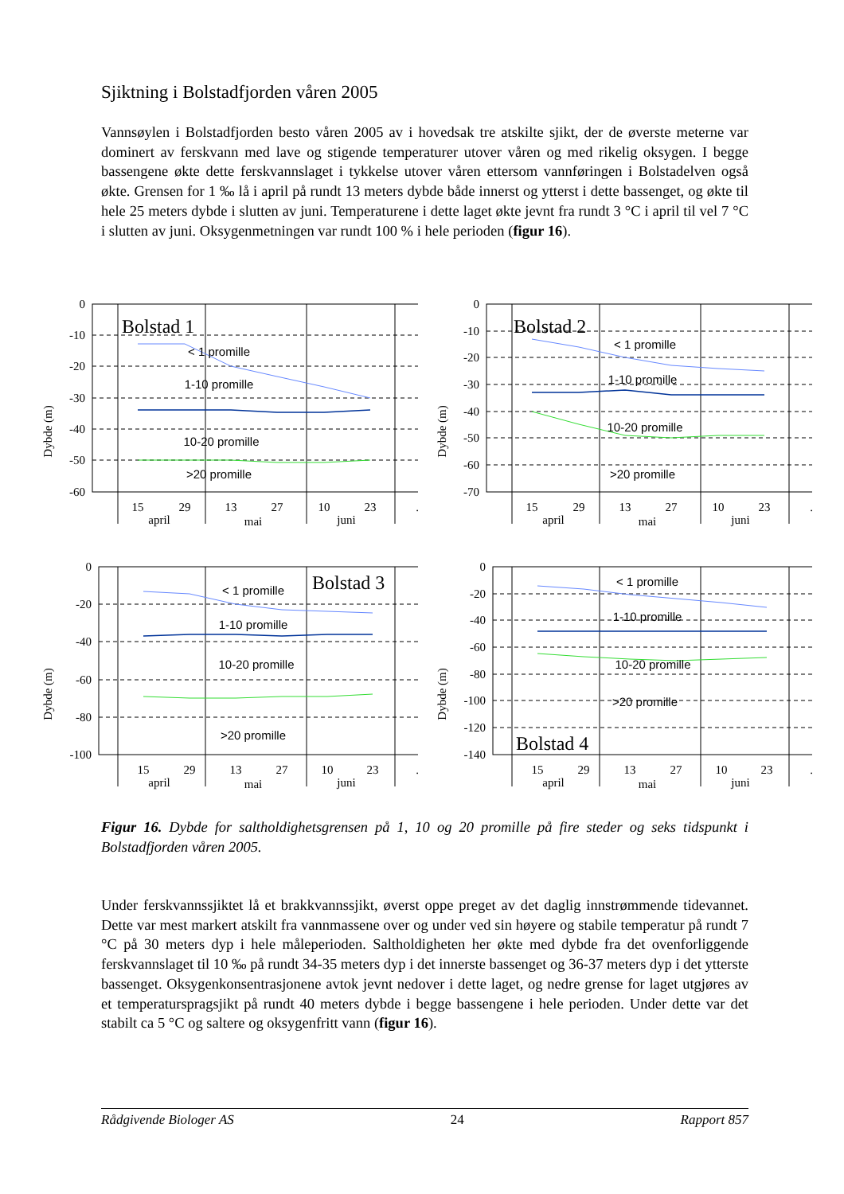Sjiktning i Bolstadfjorden våren 2005
Vannsøylen i Bolstadfjorden besto våren 2005 av i hovedsak tre atskilte sjikt, der de øverste meterne var dominert av ferskvann med lave og stigende temperaturer utover våren og med rikelig oksygen. I begge bassengene økte dette ferskvannslaget i tykkelse utover våren ettersom vannføringen i Bolstadelven også økte. Grensen for 1 ‰ lå i april på rundt 13 meters dybde både innerst og ytterst i dette bassenget, og økte til hele 25 meters dybde i slutten av juni. Temperaturene i dette laget økte jevnt fra rundt 3 °C i april til vel 7 °C i slutten av juni. Oksygenmetningen var rundt 100 % i hele perioden (figur 16).
Dybde (m)
0
-10
-20
-30
-40
-50
-60
Bolstad 1
< 1 promille
1-10 promille
10-20 promille
>20 promille
15
29
13
27
10
23
april
mai
juni
.
Dybde (m)
0
-10
-20
-30
-40
-50
-60
-70
Bolstad 2
< 1 promille
1-10 promille
10-20 promille
>20 promille
15
29
13
27
10
23
april
mai
juni
.
Dybde (m)
0
-20
-40
-60
-80
-100
Bolstad 3
< 1 promille
1-10 promille
10-20 promille
>20 promille
15
29
13
27
10
23
april
mai
juni
.
Dybde (m)
0
-20
-40
-60
-80
-100
-120
-140
Bolstad 4
< 1 promille
1-10 promille
10-20 promille
>20 promille
15
29
13
27
10
23
april
mai
juni
.
Figur 16. Dybde for saltholdighetsgrensen på 1, 10 og 20 promille på fire steder og seks tidspunkt i Bolstadfjorden våren 2005.
Under ferskvannssjiktet lå et brakkvannssjikt, øverst oppe preget av det daglig innstrømmende tidevannet. Dette var mest markert atskilt fra vannmassene over og under ved sin høyere og stabile temperatur på rundt 7 °C på 30 meters dyp i hele måleperioden. Saltholdigheten her økte med dybde fra det ovenforliggende ferskvannslaget til 10 ‰ på rundt 34-35 meters dyp i det innerste bassenget og 36-37 meters dyp i det ytterste bassenget. Oksygenkonsentrasjonene avtok jevnt nedover i dette laget, og nedre grense for laget utgjøres av et temperaturspragsjikt på rundt 40 meters dybde i begge bassengene i hele perioden. Under dette var det stabilt ca 5 °C og saltere og oksygenfritt vann (figur 16).
Rådgivende Biologer AS 24 Rapport 857